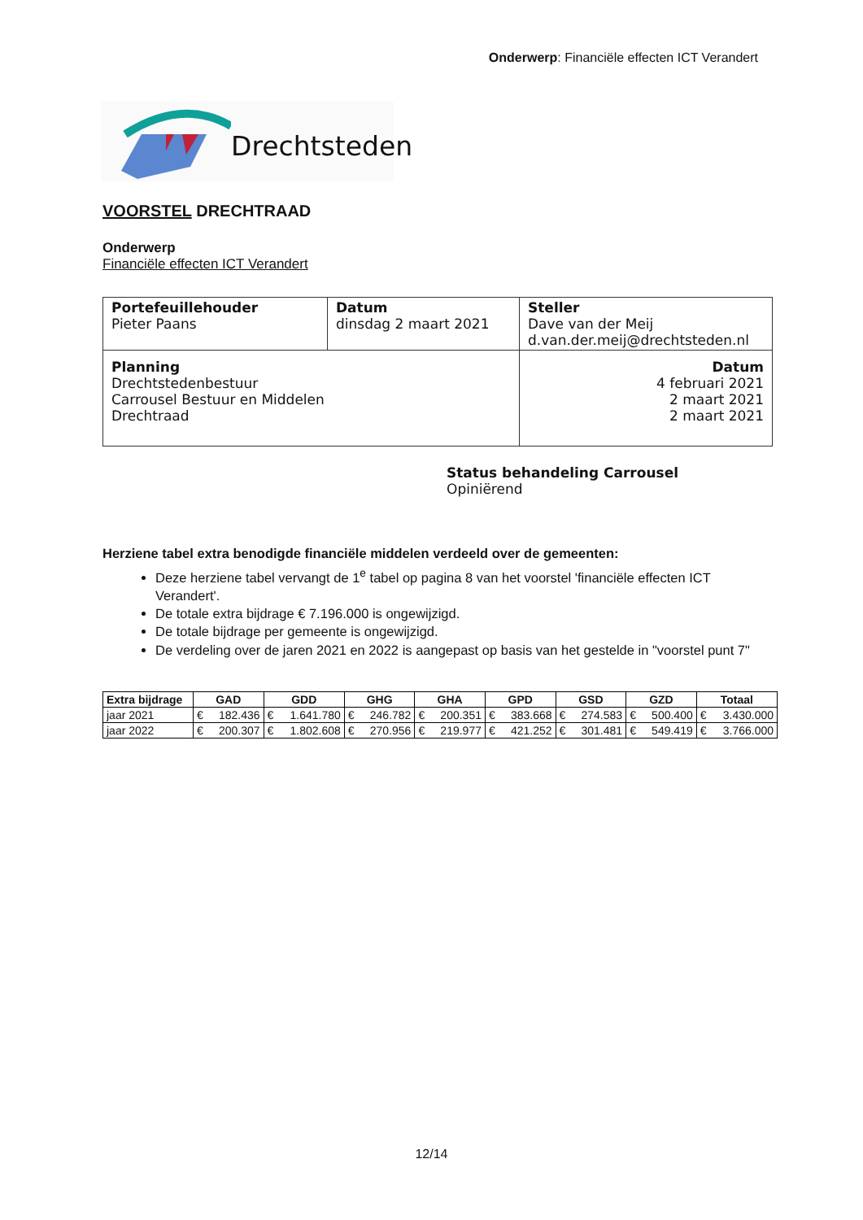Onderwerp: Financiële effecten ICT Verandert
Drechtsteden
VOORSTEL DRECHTRAAD
Onderwerp
Financiële effecten ICT Verandert
| Portefeuillehouder Pieter Paans | Datum dinsdag 2 maart 2021 | Steller Dave van der Meij d.van.der.meij@drechtsteden.nl |
| Planning Drechtstedenbestuur Carrousel Bestuur en Middelen Drechtraad | | Datum 4 februari 2021 2 maart 2021 2 maart 2021 |
Status behandeling Carrousel
Opiniërend
Herziene tabel extra benodigde financiële middelen verdeeld over de gemeenten:
Deze herziene tabel vervangt de 1<sup>e</sup> tabel op pagina 8 van het voorstel 'financiële effecten ICT Verandert'.
De totale extra bijdrage € 7.196.000 is ongewijzigd.
De totale bijdrage per gemeente is ongewijzigd.
De verdeling over de jaren 2021 en 2022 is aangepast op basis van het gestelde in "voorstel punt 7"
| Extra bijdrage | GAD | | GDD | | GHG | | GHA | | GPD | | GSD | | GZD | | Totaal | |
| --- | --- | --- | --- | --- | --- | --- | --- | --- | --- | --- | --- | --- | --- | --- | --- | --- |
| jaar 2021 | € | 182.436 | € | 1.641.780 | € | 246.782 | € | 200.351 | € | 383.668 | € | 274.583 | € | 500.400 | € | 3.430.000 |
| jaar 2022 | € | 200.307 | € | 1.802.608 | € | 270.956 | € | 219.977 | € | 421.252 | € | 301.481 | € | 549.419 | € | 3.766.000 |
12/14